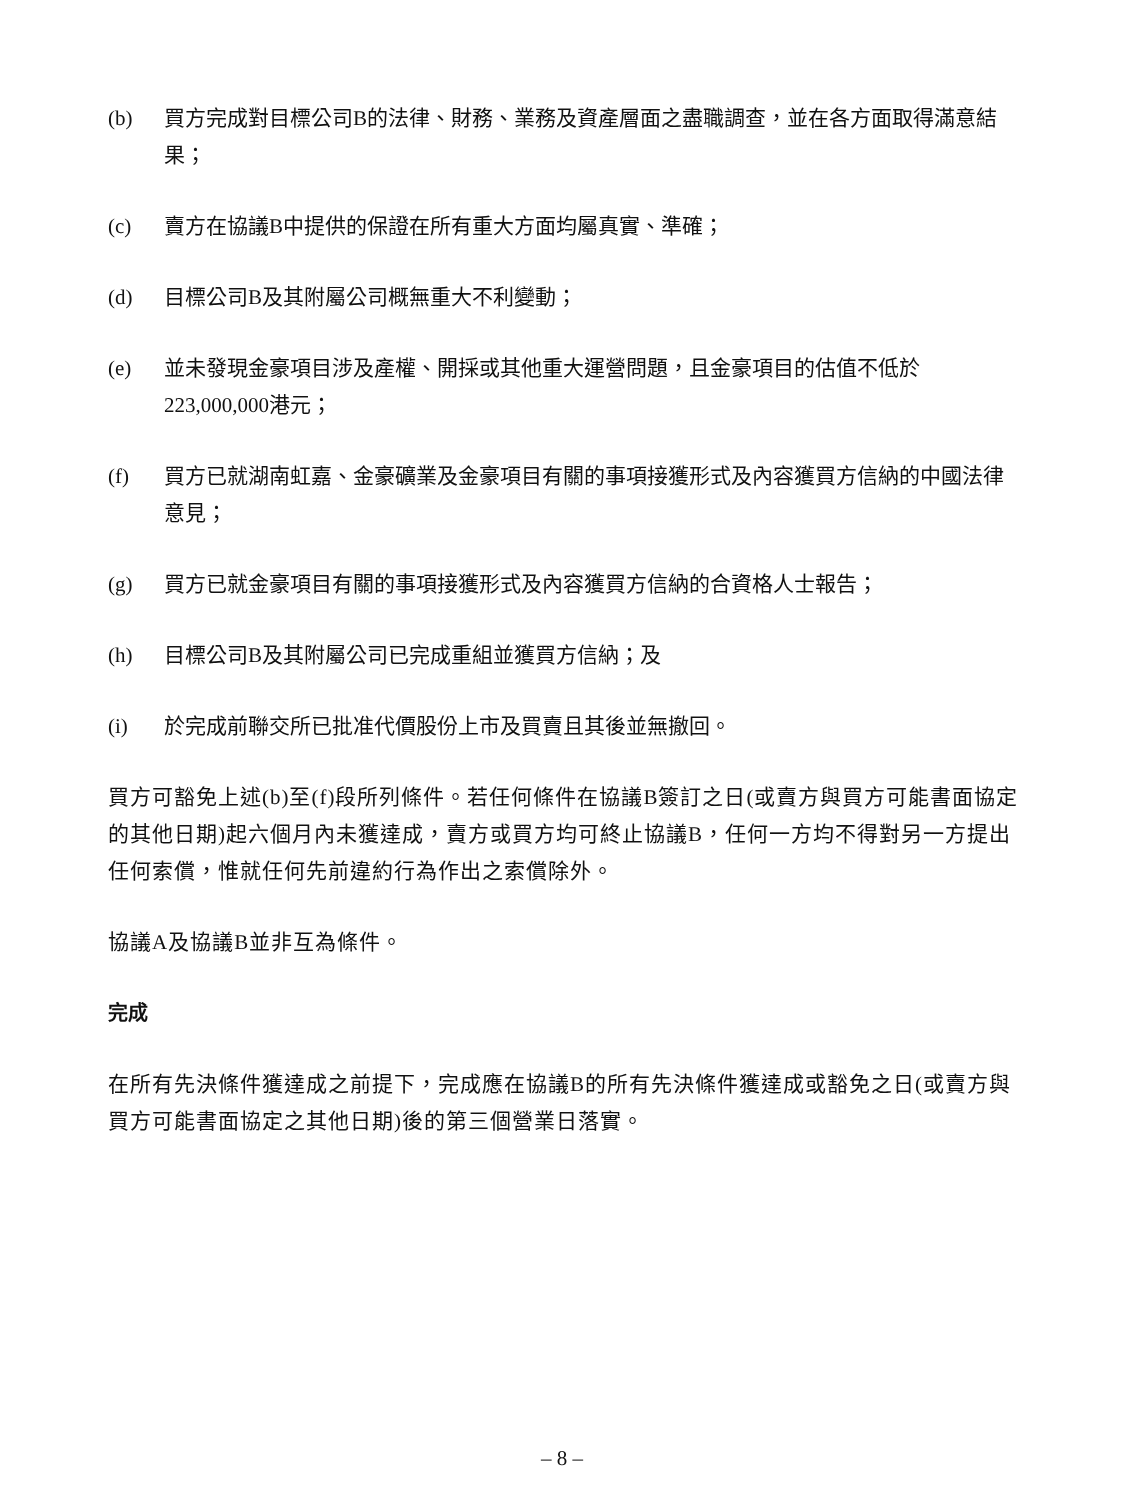(b) 買方完成對目標公司B的法律、財務、業務及資產層面之盡職調查，並在各方面取得滿意結果；
(c) 賣方在協議B中提供的保證在所有重大方面均屬真實、準確；
(d) 目標公司B及其附屬公司概無重大不利變動；
(e) 並未發現金豪項目涉及產權、開採或其他重大運營問題，且金豪項目的估值不低於223,000,000港元；
(f) 買方已就湖南虹嘉、金豪礦業及金豪項目有關的事項接獲形式及內容獲買方信納的中國法律意見；
(g) 買方已就金豪項目有關的事項接獲形式及內容獲買方信納的合資格人士報告；
(h) 目標公司B及其附屬公司已完成重組並獲買方信納；及
(i) 於完成前聯交所已批准代價股份上市及買賣且其後並無撤回。
買方可豁免上述(b)至(f)段所列條件。若任何條件在協議B簽訂之日(或賣方與買方可能書面協定的其他日期)起六個月內未獲達成，賣方或買方均可終止協議B，任何一方均不得對另一方提出任何索償，惟就任何先前違約行為作出之索償除外。
協議A及協議B並非互為條件。
完成
在所有先決條件獲達成之前提下，完成應在協議B的所有先決條件獲達成或豁免之日(或賣方與買方可能書面協定之其他日期)後的第三個營業日落實。
– 8 –